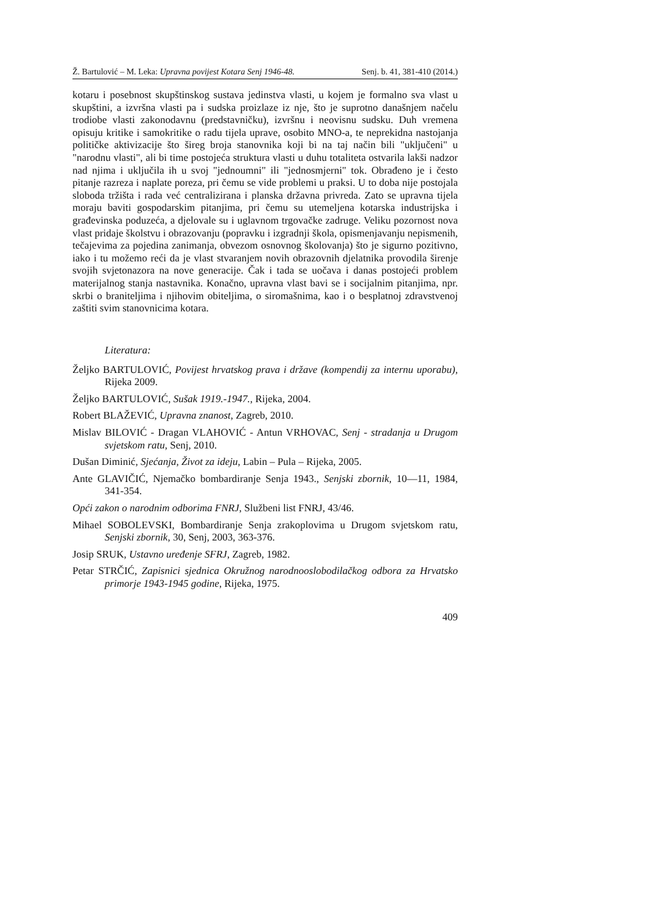Ž. Bartulović – M. Leka: Upravna povijest Kotara Senj 1946-48. Senj. b. 41, 381-410 (2014.)
kotaru i posebnost skupštinskog sustava jedinstva vlasti, u kojem je formalno sva vlast u skupštini, a izvršna vlasti pa i sudska proizlaze iz nje, što je suprotno današnjem načelu trodiobe vlasti zakonodavnu (predstavničku), izvršnu i neovisnu sudsku. Duh vremena opisuju kritike i samokritike o radu tijela uprave, osobito MNO-a, te neprekidna nastojanja političke aktivizacije što šireg broja stanovnika koji bi na taj način bili "uključeni" u "narodnu vlasti", ali bi time postojeća struktura vlasti u duhu totaliteta ostvarila lakši nadzor nad njima i uključila ih u svoj "jednoumni" ili "jednosmjerni" tok. Obrađeno je i često pitanje razreza i naplate poreza, pri čemu se vide problemi u praksi. U to doba nije postojala sloboda tržišta i rada već centralizirana i planska državna privreda. Zato se upravna tijela moraju baviti gospodarskim pitanjima, pri čemu su utemeljena kotarska industrijska i građevinska poduzeća, a djelovale su i uglavnom trgovačke zadruge. Veliku pozornost nova vlast pridaje školstvu i obrazovanju (popravku i izgradnji škola, opismenjavanju nepismenih, tečajevima za pojedina zanimanja, obvezom osnovnog školovanja) što je sigurno pozitivno, iako i tu možemo reći da je vlast stvaranjem novih obrazovnih djelatnika provodila širenje svojih svjetonazora na nove generacije. Čak i tada se uočava i danas postojeći problem materijalnog stanja nastavnika. Konačno, upravna vlast bavi se i socijalnim pitanjima, npr. skrbi o braniteljima i njihovim obiteljima, o siromašnima, kao i o besplatnoj zdravstvenoj zaštiti svim stanovnicima kotara.
Literatura:
Željko BARTULOVIĆ, Povijest hrvatskog prava i države (kompendij za internu uporabu), Rijeka 2009.
Željko BARTULOVIĆ, Sušak 1919.-1947., Rijeka, 2004.
Robert BLAŽEVIĆ, Upravna znanost, Zagreb, 2010.
Mislav BILOVIĆ - Dragan VLAHOVIĆ - Antun VRHOVAC, Senj - stradanja u Drugom svjetskom ratu, Senj, 2010.
Dušan Diminić, Sjećanja, Život za ideju, Labin – Pula – Rijeka, 2005.
Ante GLAVIČIĆ, Njemačko bombardiranje Senja 1943., Senjski zbornik, 10—11, 1984, 341-354.
Opći zakon o narodnim odborima FNRJ, Službeni list FNRJ, 43/46.
Mihael SOBOLEVSKI, Bombardiranje Senja zrakoplovima u Drugom svjetskom ratu, Senjski zbornik, 30, Senj, 2003, 363-376.
Josip SRUK, Ustavno uređenje SFRJ, Zagreb, 1982.
Petar STRČIĆ, Zapisnici sjednica Okružnog narodnooslobodilačkog odbora za Hrvatsko primorje 1943-1945 godine, Rijeka, 1975.
409